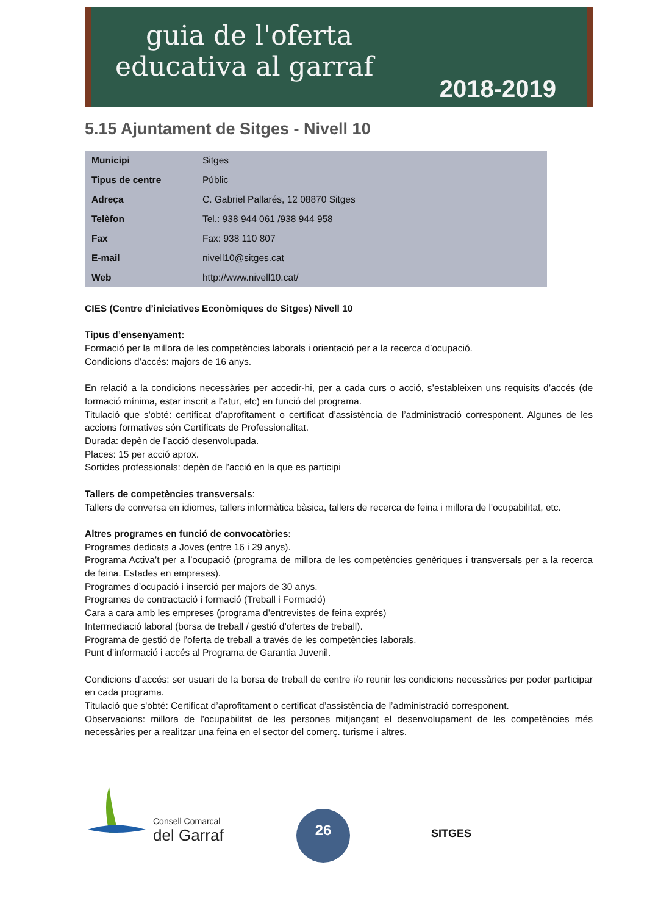guia de l'oferta
educativa al garraf
2018-2019
5.15 Ajuntament de Sitges - Nivell 10
| Municipi | Sitges |
| Tipus de centre | Públic |
| Adreça | C. Gabriel Pallarés, 12 08870 Sitges |
| Telèfon | Tel.: 938 944 061 /938 944 958 |
| Fax | Fax: 938 110 807 |
| E-mail | nivell10@sitges.cat |
| Web | http://www.nivell10.cat/ |
CIES (Centre d’iniciatives Econòmiques de Sitges) Nivell 10
Tipus d’ensenyament:
Formació per la millora de les competències laborals i orientació per a la recerca d’ocupació.
Condicions d’accés: majors de 16 anys.
En relació a la condicions necessàries per accedir-hi, per a cada curs o acció, s’estableixen uns requisits d’accés (de formació mínima, estar inscrit a l’atur, etc) en funció del programa.
Titulació que s'obté: certificat d’aprofitament o certificat d’assistència de l’administració corresponent. Algunes de les accions formatives són Certificats de Professionalitat.
Durada: depèn de l’acció desenvolupada.
Places: 15 per acció aprox.
Sortides professionals: depèn de l’acció en la que es participi
Tallers de competències transversals:
Tallers de conversa en idiomes, tallers informàtica bàsica, tallers de recerca de feina i millora de l'ocupabilitat, etc.
Altres programes en funció de convocatòries:
Programes dedicats a Joves (entre 16 i 29 anys).
Programa Activa’t per a l’ocupació (programa de millora de les competències genèriques i transversals per a la recerca de feina. Estades en empreses).
Programes d’ocupació i inserció per majors de 30 anys.
Programes de contractació i formació (Treball i Formació)
Cara a cara amb les empreses (programa d’entrevistes de feina exprés)
Intermediació laboral (borsa de treball / gestió d’ofertes de treball).
Programa de gestió de l’oferta de treball a través de les competències laborals.
Punt d’informació i accés al Programa de Garantia Juvenil.
Condicions d’accés: ser usuari de la borsa de treball de centre i/o reunir les condicions necessàries per poder participar en cada programa.
Titulació que s'obté: Certificat d’aprofitament o certificat d’assistència de l’administració corresponent.
Observacions: millora de l'ocupabilitat de les persones mitjançant el desenvolupament de les competències més necessàries per a realitzar una feina en el sector del comerç. turisme i altres.
Consell Comarcal
del Garraf
26
SITGES